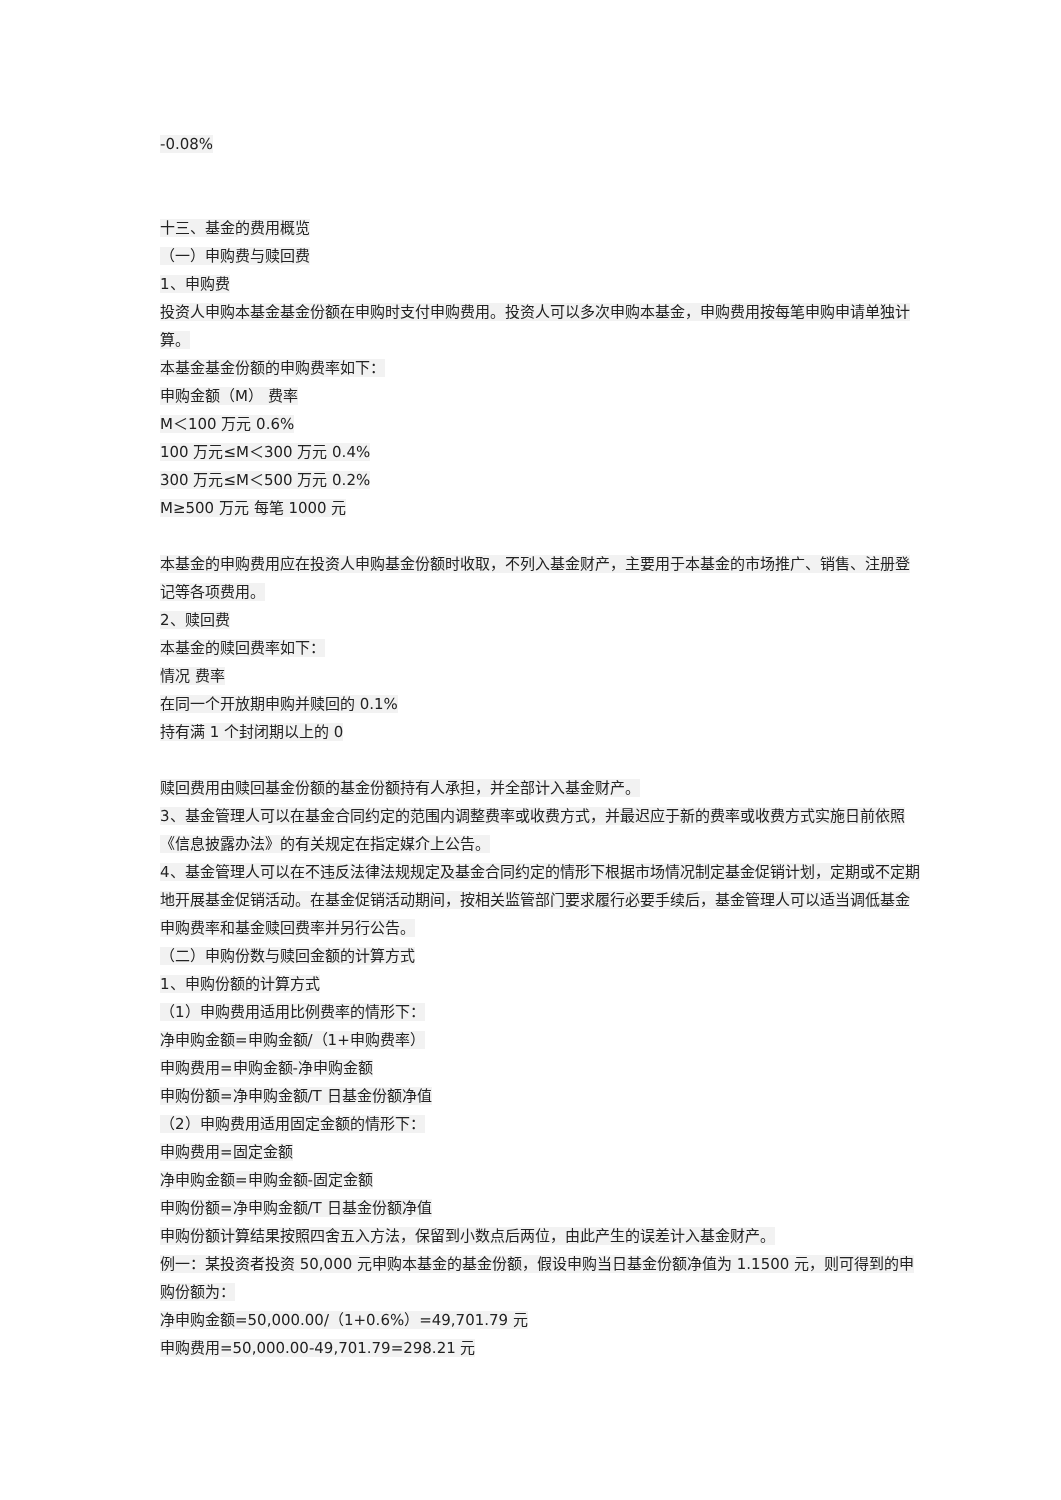-0.08%
十三、基金的费用概览
（一）申购费与赎回费
1、申购费
投资人申购本基金基金份额在申购时支付申购费用。投资人可以多次申购本基金，申购费用按每笔申购申请单独计算。
本基金基金份额的申购费率如下：
申购金额（M） 费率
M＜100 万元 0.6%
100 万元≤M＜300 万元 0.4%
300 万元≤M＜500 万元 0.2%
M≥500 万元 每笔 1000 元
本基金的申购费用应在投资人申购基金份额时收取，不列入基金财产，主要用于本基金的市场推广、销售、注册登记等各项费用。
2、赎回费
本基金的赎回费率如下：
情况 费率
在同一个开放期申购并赎回的 0.1%
持有满 1 个封闭期以上的 0
赎回费用由赎回基金份额的基金份额持有人承担，并全部计入基金财产。
3、基金管理人可以在基金合同约定的范围内调整费率或收费方式，并最迟应于新的费率或收费方式实施日前依照《信息披露办法》的有关规定在指定媒介上公告。
4、基金管理人可以在不违反法律法规规定及基金合同约定的情形下根据市场情况制定基金促销计划，定期或不定期地开展基金促销活动。在基金促销活动期间，按相关监管部门要求履行必要手续后，基金管理人可以适当调低基金申购费率和基金赎回费率并另行公告。
（二）申购份数与赎回金额的计算方式
1、申购份额的计算方式
（1）申购费用适用比例费率的情形下：
净申购金额=申购金额/（1+申购费率）
申购费用=申购金额-净申购金额
申购份额=净申购金额/T 日基金份额净值
（2）申购费用适用固定金额的情形下：
申购费用=固定金额
净申购金额=申购金额-固定金额
申购份额=净申购金额/T 日基金份额净值
申购份额计算结果按照四舍五入方法，保留到小数点后两位，由此产生的误差计入基金财产。
例一：某投资者投资 50,000 元申购本基金的基金份额，假设申购当日基金份额净值为 1.1500 元，则可得到的申购份额为：
净申购金额=50,000.00/（1+0.6%）=49,701.79 元
申购费用=50,000.00-49,701.79=298.21 元